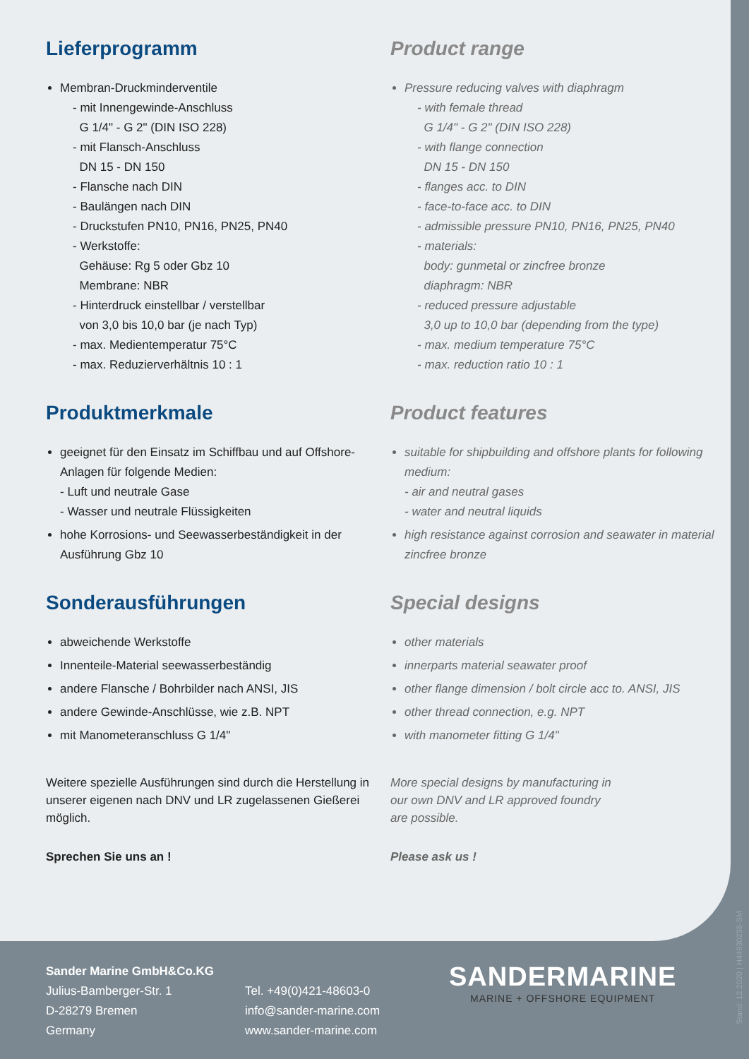Lieferprogramm
Membran-Druckminderventile
- mit Innengewinde-Anschluss
G 1/4" - G 2" (DIN ISO 228)
- mit Flansch-Anschluss
DN 15 - DN 150
- Flansche nach DIN
- Baulängen nach DIN
- Druckstufen PN10, PN16, PN25, PN40
- Werkstoffe:
Gehäuse: Rg 5 oder Gbz 10
Membrane: NBR
- Hinterdruck einstellbar / verstellbar
von 3,0 bis 10,0 bar (je nach Typ)
- max. Medientemperatur 75°C
- max. Reduzierverhältnis 10 : 1
Produktmerkmale
geeignet für den Einsatz im Schiffbau und auf Offshore-Anlagen für folgende Medien:
- Luft und neutrale Gase
- Wasser und neutrale Flüssigkeiten
hohe Korrosions- und Seewasserbeständigkeit in der Ausführung Gbz 10
Sonderausführungen
abweichende Werkstoffe
Innenteile-Material seewasserbeständig
andere Flansche / Bohrbilder nach ANSI, JIS
andere Gewinde-Anschlüsse, wie z.B. NPT
mit Manometeranschluss G 1/4"
Weitere spezielle Ausführungen sind durch die Herstellung in unserer eigenen nach DNV und LR zugelassenen Gießerei möglich.
Sprechen Sie uns an !
Product range
Pressure reducing valves with diaphragm
- with female thread
G 1/4" - G 2" (DIN ISO 228)
- with flange connection
DN 15 - DN 150
- flanges acc. to DIN
- face-to-face acc. to DIN
- admissible pressure PN10, PN16, PN25, PN40
- materials:
body: gunmetal or zincfree bronze
diaphragm: NBR
- reduced pressure adjustable
3,0 up to 10,0 bar (depending from the type)
- max. medium temperature 75°C
- max. reduction ratio 10 : 1
Product features
suitable for shipbuilding and offshore plants for following medium:
- air and neutral gases
- water and neutral liquids
high resistance against corrosion and seawater in material zincfree bronze
Special designs
other materials
innerparts material seawater proof
other flange dimension / bolt circle acc to. ANSI, JIS
other thread connection, e.g. NPT
with manometer fitting G 1/4"
More special designs by manufacturing in
our own DNV and LR approved foundry
are possible.
Please ask us !
Sander Marine GmbH&Co.KG
Julius-Bamberger-Str. 1
D-28279 Bremen
Germany
Tel. +49(0)421-48603-0
info@sander-marine.com
www.sander-marine.com
SANDERMARINE
MARINE + OFFSHORE EQUIPMENT
Stand: 12.2020 | H44930238-SM